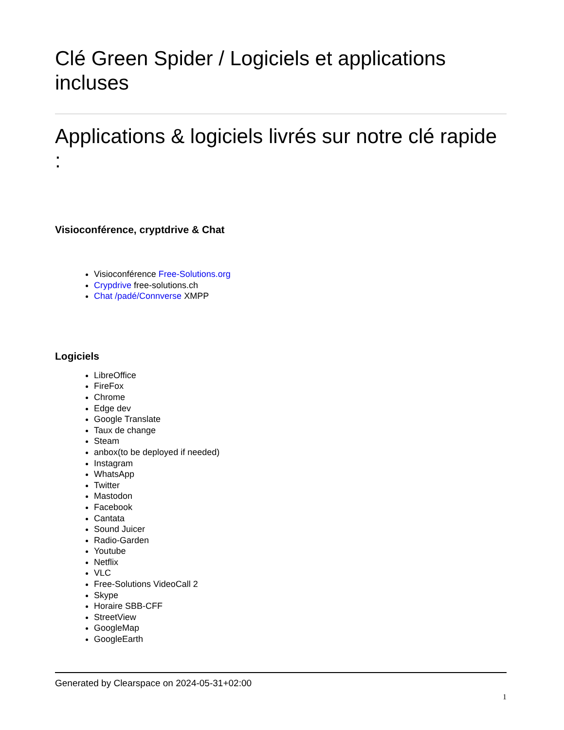Clé Green Spider / Logiciels et applications incluses
Applications & logiciels livrés sur notre clé rapide :
Visioconférence, cryptdrive & Chat
Visioconférence Free-Solutions.org
Crypdrive free-solutions.ch
Chat /padé/Connverse XMPP
Logiciels
LibreOffice
FireFox
Chrome
Edge dev
Google Translate
Taux de change
Steam
anbox(to be deployed if needed)
Instagram
WhatsApp
Twitter
Mastodon
Facebook
Cantata
Sound Juicer
Radio-Garden
Youtube
Netflix
VLC
Free-Solutions VideoCall 2
Skype
Horaire SBB-CFF
StreetView
GoogleMap
GoogleEarth
Generated by Clearspace on 2024-05-31+02:00
1